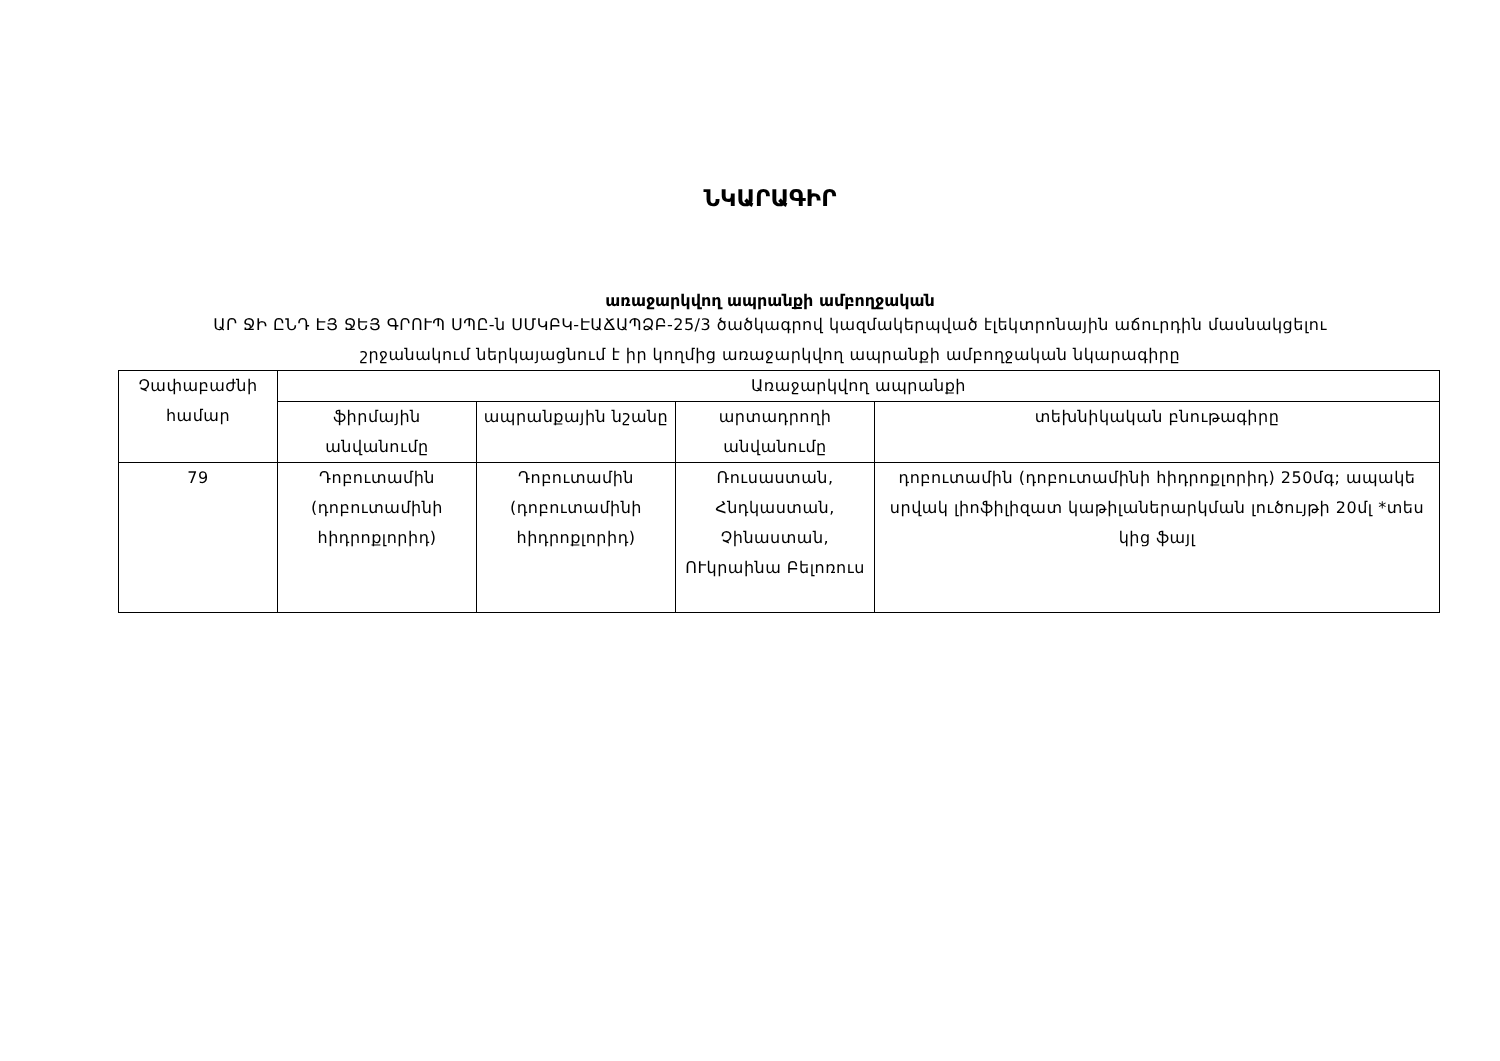ՆԿԱՐԱԳԻՐ
առաջարկվող ապրանքի ամբողջական
ԱՐ ՋԻ ԸՆԴ ԷՅ ՋԵՅ ԳՐՈՒՊ ՍՊԸ-ն ՍՄԿԲԿ-ԷԱՃԱՊՁԲ-25/3 ծածկագրով կազմակերպված էլեկտրոնային աճուրդին մասնակցելու
շրջանակում ներկայացնում է իր կողմից առաջարկվող ապրանքի ամբողջական նկարագիրը
| Չափաբաժնի համար | Առաջարկվող ապրանքի | | | |
| --- | --- | --- | --- | --- |
| | ֆիրմային անվանումը | ապրանքային նշանը | արտադրողի անվանումը | տեխնիկական բնութագիրը |
| 79 | Դոբուտամին (դոբուտամինի հիդրոքլորիդ) | Դոբուտամին (դոբուտամինի հիդրոքլորիդ) | Ռուսաստան, Հնդկաստան, Չինաստան, ՈՒկրաինա Բելոռուս | դոբուտամին (դոբուտամինի հիդրոքլորիդ) 250մգ; ապակե սրվակ լիոֆիլիզատ կաթիլաներարկման լուծույթի 20մլ *տես կից ֆայլ |